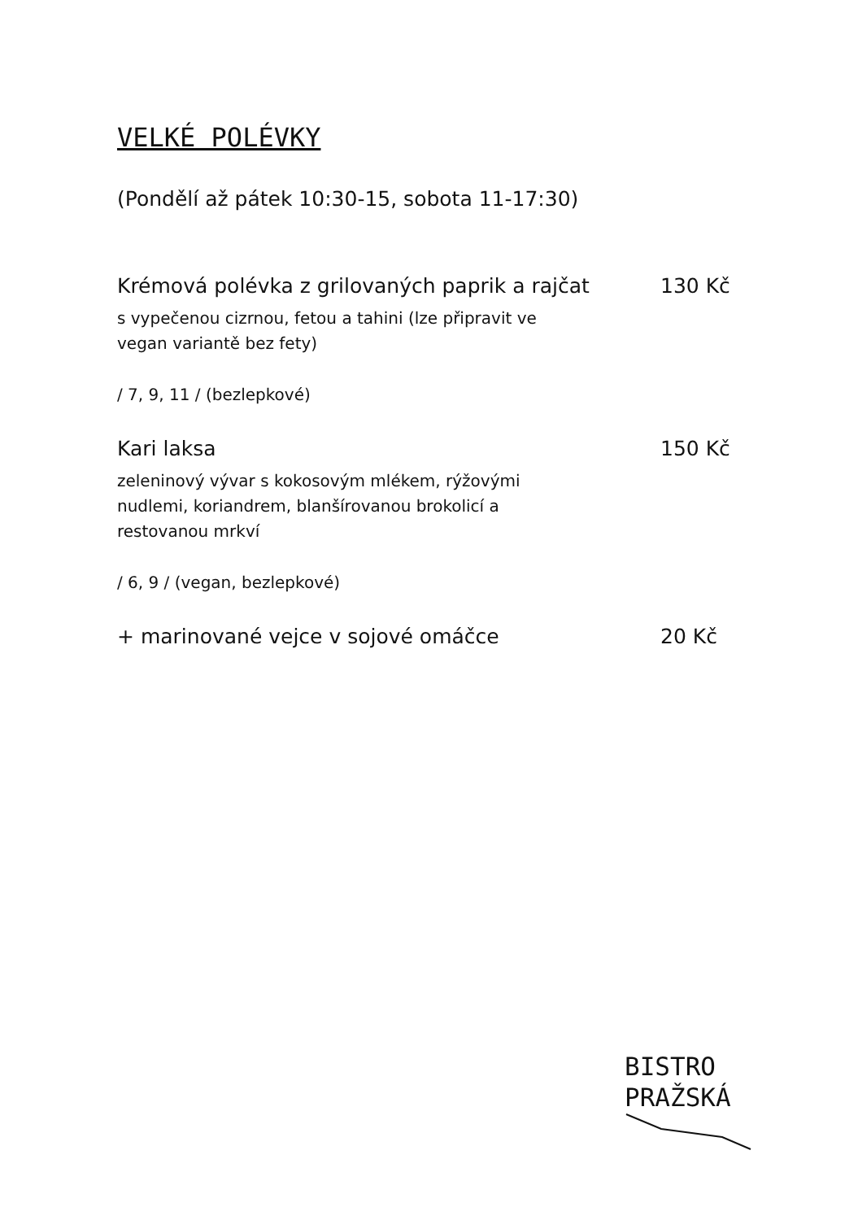VELKÉ POLÉVKY
(Pondělí až pátek 10:30-15, sobota 11-17:30)
Krémová polévka z grilovaných paprik a rajčat 130 Kč
s vypečenou cizrnou, fetou a tahini (lze připravit ve vegan variantě bez fety)
/ 7, 9, 11 / (bezlepkové)
Kari laksa 150 Kč
zeleninový vývar s kokosovým mlékem, rýžovými nudlemi, koriandrem, blanšírovanou brokolicí a restovanou mrkví
/ 6, 9 / (vegan, bezlepkové)
+ marinované vejce v sojové omáčce 20 Kč
BISTRO
PRAŽSKÁ